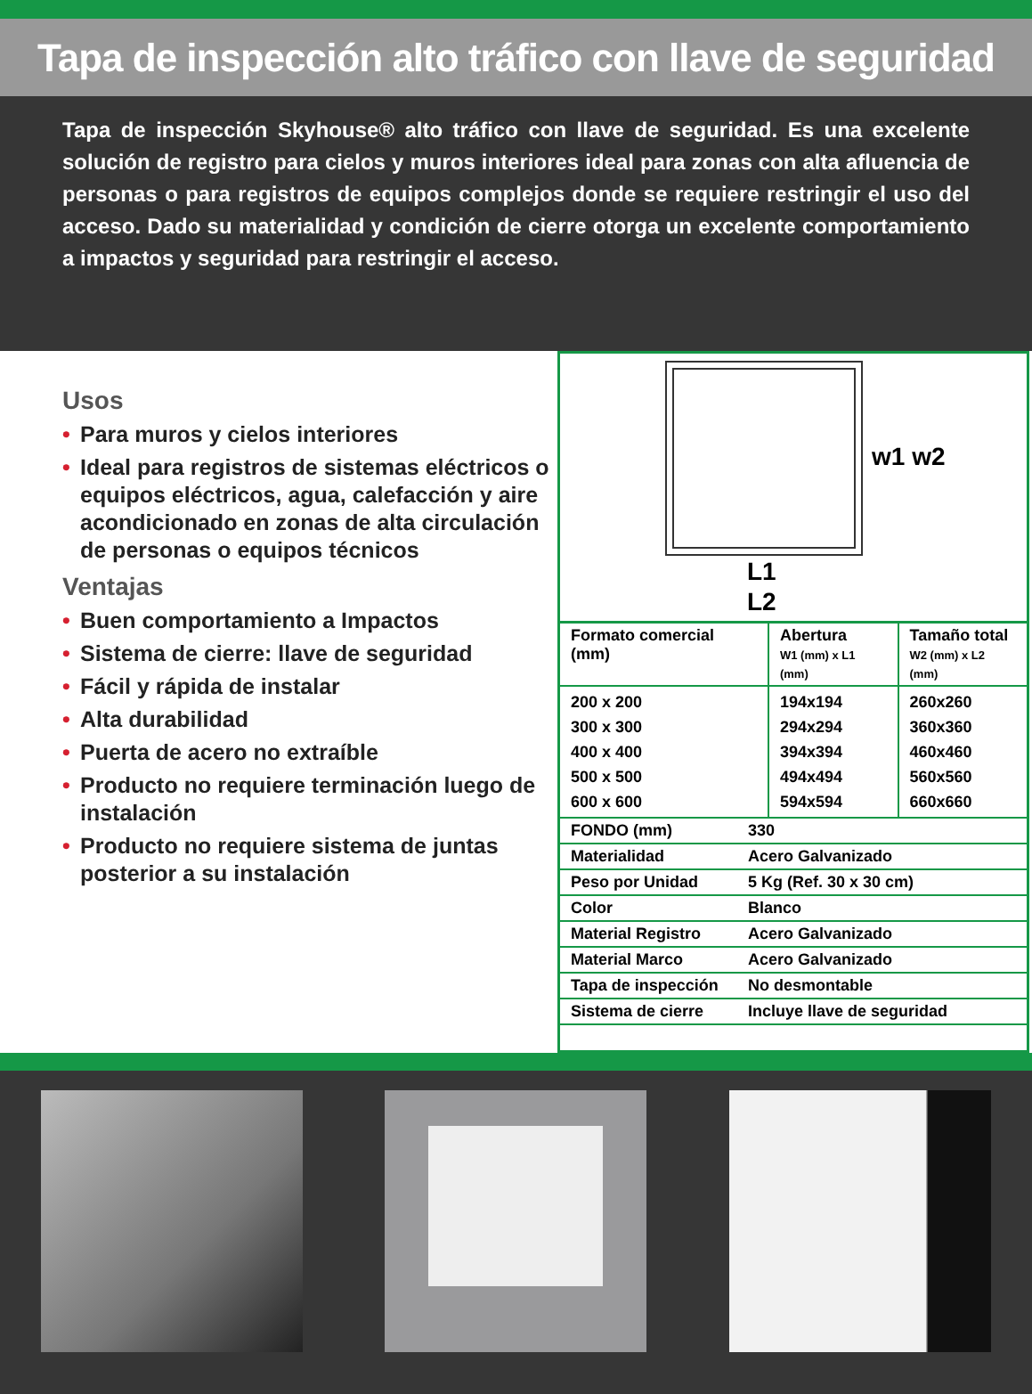Tapa de inspección alto tráfico con llave de seguridad
Tapa de inspección Skyhouse® alto tráfico con llave de seguridad. Es una excelente solución de registro para cielos y muros interiores ideal para zonas con alta afluencia de personas o para registros de equipos complejos donde se requiere restringir el uso del acceso. Dado su materialidad y condición de cierre otorga un excelente comportamiento a impactos y seguridad para restringir el acceso.
Usos
• Para muros y cielos interiores
• Ideal para registros de sistemas eléctricos o equipos eléctricos, agua, calefacción y aire acondicionado en zonas de alta circulación de personas o equipos técnicos
Ventajas
• Buen comportamiento a Impactos
• Sistema de cierre: llave de seguridad
• Fácil y rápida de instalar
• Alta durabilidad
• Puerta de acero no extraíble
• Producto no requiere terminación luego de instalación
• Producto no requiere sistema de juntas posterior a su instalación
w1 w2
L1
L2
| Formato comercial (mm) | Abertura W1 (mm) x L1 (mm) | Tamaño total W2 (mm) x L2 (mm) |
| --- | --- | --- |
| 200 x 200 300 x 300 400 x 400 500 x 500 600 x 600 | 194x194 294x294 394x394 494x494 594x594 | 260x260 360x360 460x460 560x560 660x660 |
| FONDO (mm) | 330 |
| Materialidad | Acero Galvanizado |
| Peso por Unidad | 5 Kg (Ref. 30 x 30 cm) |
| Color | Blanco |
| Material Registro | Acero Galvanizado |
| Material Marco | Acero Galvanizado |
| Tapa de inspección | No desmontable |
| Sistema de cierre | Incluye llave de seguridad |